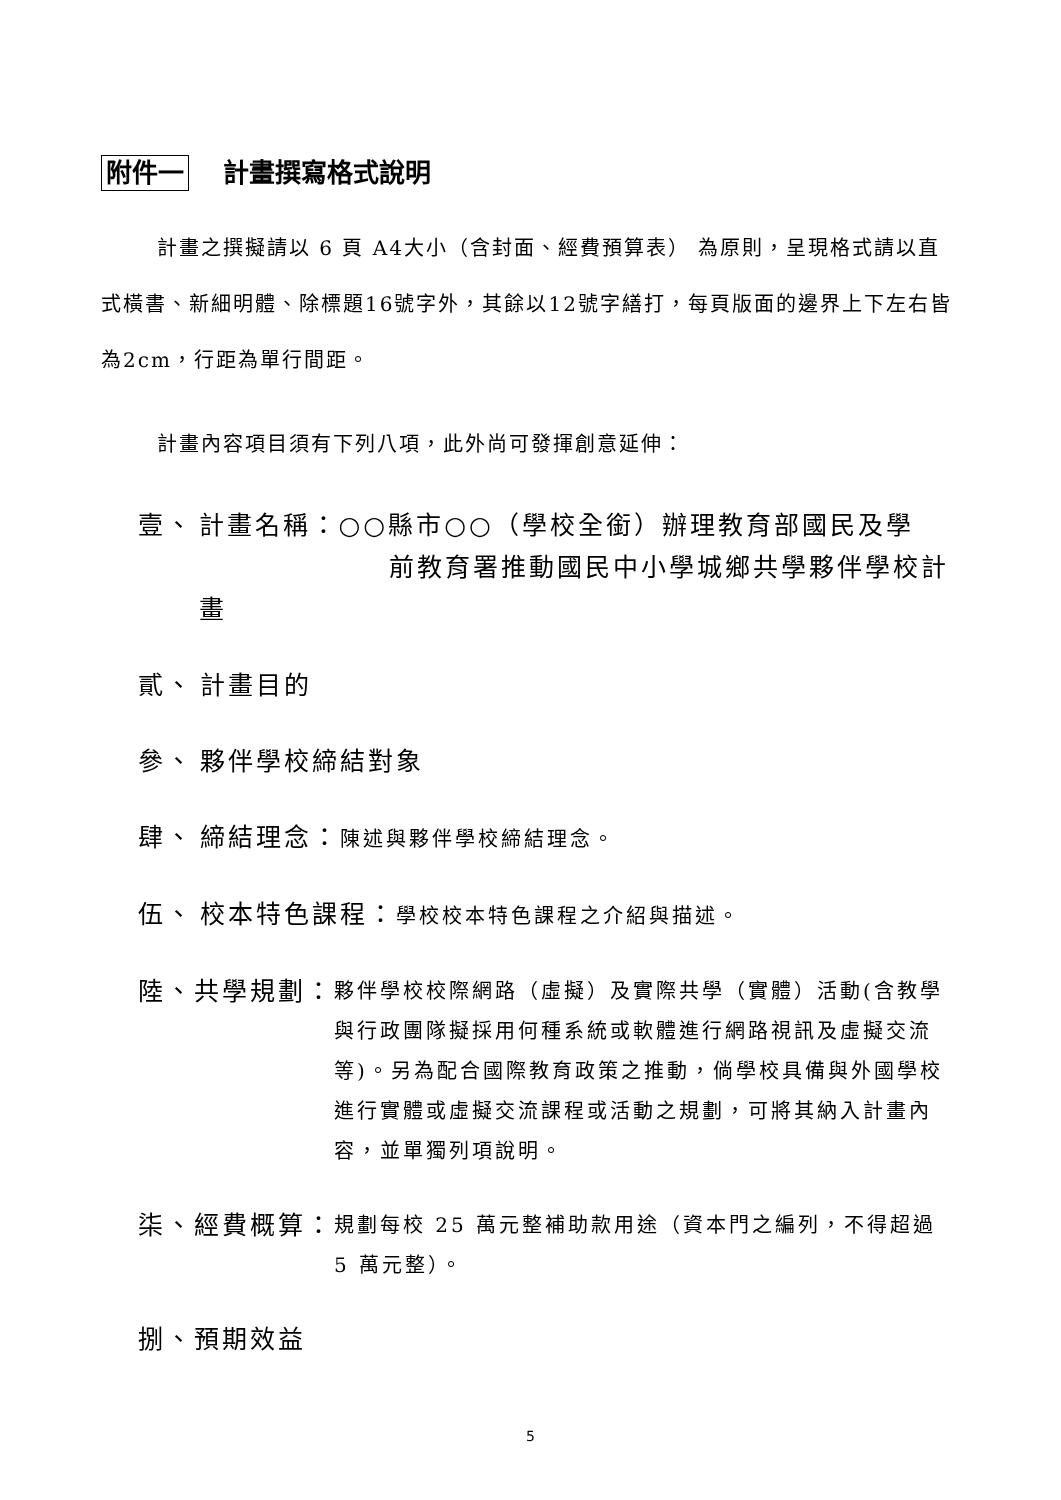附件一 計畫撰寫格式說明
計畫之撰擬請以 6 頁 A4大小（含封面、經費預算表） 為原則，呈現格式請以直式橫書、新細明體、除標題16號字外，其餘以12號字繕打，每頁版面的邊界上下左右皆為2cm，行距為單行間距。
計畫內容項目須有下列八項，此外尚可發揮創意延伸：
壹、 計畫名稱：○○縣市○○（學校全銜）辦理教育部國民及學
前教育署推動國民中小學城鄉共學夥伴學校計畫
貳、 計畫目的
參、 夥伴學校締結對象
肆、 締結理念：陳述與夥伴學校締結理念。
伍、 校本特色課程：學校校本特色課程之介紹與描述。
陸、 共學規劃：
夥伴學校校際網路（虛擬）及實際共學（實體）活動(含教學與行政團隊擬採用何種系統或軟體進行網路視訊及虛擬交流等)。另為配合國際教育政策之推動，倘學校具備與外國學校進行實體或虛擬交流課程或活動之規劃，可將其納入計畫內容，並單獨列項說明。
柒、 經費概算：
規劃每校 25 萬元整補助款用途（資本門之編列，不得超過 5 萬元整）。
捌、預期效益
5